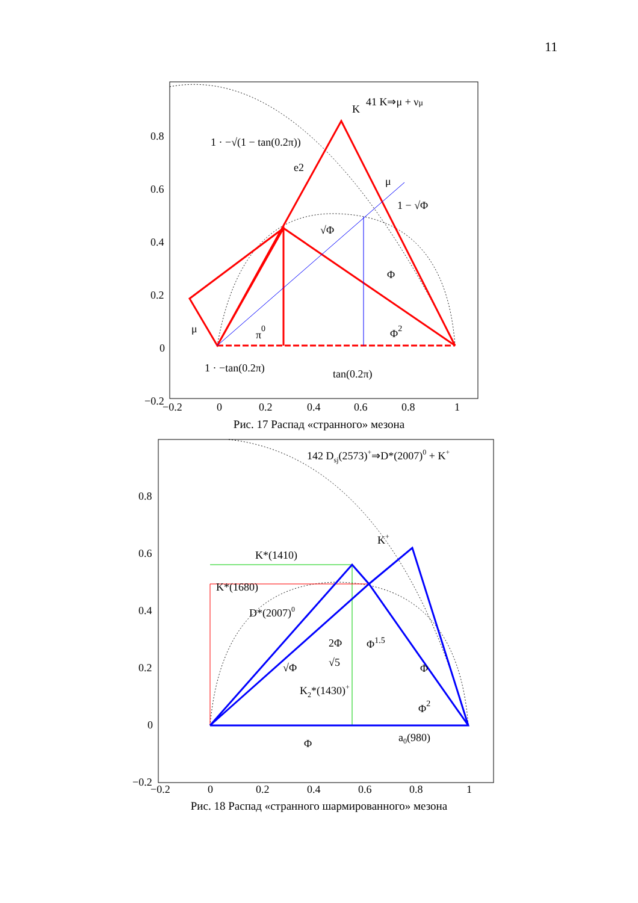11
0.8
0.6
0.4
0.2
0
−0.2
−0.2
0
0.2
0.4
0.6
0.8
1
K
41 K⇒μ + νμ
1 · −√(1 − tan(0.2π))
e2
μ
1 − √Φ
√Φ
Φ
μ
π0
Φ2
1 · −tan(0.2π)
tan(0.2π)
0.8
0.6
0.4
0.2
0
−0.2
−0.2
0
0.2
0.4
0.6
0.8
1
142 Dsj(2573)+⇒D*(2007)0 + K+
K+
K*(1410)
K*(1680)
D*(2007)0
2Φ
√5
Φ1.5
√Φ
Φ
K2*(1430)+
Φ2
Φ
a0(980)
Рис. 17 Распад «странного» мезона
Рис. 18 Распад «странного шармированного» мезона